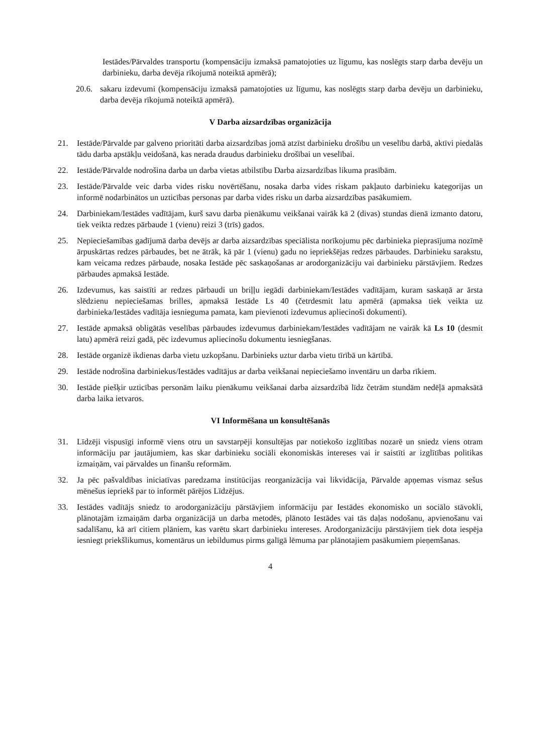Iestādes/Pārvaldes transportu (kompensāciju izmaksā pamatojoties uz līgumu, kas noslēgts starp darba devēju un darbinieku, darba devēja rīkojumā noteiktā apmērā);
20.6. sakaru izdevumi (kompensāciju izmaksā pamatojoties uz līgumu, kas noslēgts starp darba devēju un darbinieku, darba devēja rīkojumā noteiktā apmērā).
V Darba aizsardzības organizācija
21. Iestāde/Pārvalde par galveno prioritāti darba aizsardzības jomā atzīst darbinieku drošību un veselību darbā, aktīvi piedalās tādu darba apstākļu veidošanā, kas nerada draudus darbinieku drošībai un veselībai.
22. Iestāde/Pārvalde nodrošina darba un darba vietas atbilstību Darba aizsardzības likuma prasībām.
23. Iestāde/Pārvalde veic darba vides risku novērtēšanu, nosaka darba vides riskam pakļauto darbinieku kategorijas un informē nodarbinātos un uzticības personas par darba vides risku un darba aizsardzības pasākumiem.
24. Darbiniekam/Iestādes vadītājam, kurš savu darba pienākumu veikšanai vairāk kā 2 (divas) stundas dienā izmanto datoru, tiek veikta redzes pārbaude 1 (vienu) reizi 3 (trīs) gados.
25. Nepieciešamības gadījumā darba devējs ar darba aizsardzības speciālista norīkojumu pēc darbinieka pieprasījuma nozīmē ārpuskārtas redzes pārbaudes, bet ne ātrāk, kā pār 1 (vienu) gadu no iepriekšējas redzes pārbaudes. Darbinieku sarakstu, kam veicama redzes pārbaude, nosaka Iestāde pēc saskaņošanas ar arodorganizāciju vai darbinieku pārstāvjiem. Redzes pārbaudes apmaksā Iestāde.
26. Izdevumus, kas saistīti ar redzes pārbaudi un briļļu iegādi darbiniekam/Iestādes vadītājam, kuram saskaņā ar ārsta slēdzienu nepieciešamas brilles, apmaksā Iestāde Ls 40 (četrdesmit latu apmērā (apmaksa tiek veikta uz darbinieka/Iestādes vadītāja iesnieguma pamata, kam pievienoti izdevumus apliecinoši dokumenti).
27. Iestāde apmaksā obligātās veselības pārbaudes izdevumus darbiniekam/Iestādes vadītājam ne vairāk kā Ls 10 (desmit latu) apmērā reizi gadā, pēc izdevumus apliecinošu dokumentu iesniegšanas.
28. Iestāde organizē ikdienas darba vietu uzkopšanu. Darbinieks uztur darba vietu tīrībā un kārtībā.
29. Iestāde nodrošina darbiniekus/Iestādes vadītājus ar darba veikšanai nepieciešamo inventāru un darba rīkiem.
30. Iestāde piešķir uzticības personām laiku pienākumu veikšanai darba aizsardzībā līdz četrām stundām nedēļā apmaksātā darba laika ietvaros.
VI Informēšana un konsultēšanās
31. Līdzēji vispusīgi informē viens otru un savstarpēji konsultējas par notiekošo izglītības nozarē un sniedz viens otram informāciju par jautājumiem, kas skar darbinieku sociāli ekonomiskās intereses vai ir saistīti ar izglītības politikas izmaiņām, vai pārvaldes un finanšu reformām.
32. Ja pēc pašvaldības iniciatīvas paredzama institūcijas reorganizācija vai likvidācija, Pārvalde apņemas vismaz sešus mēnešus iepriekš par to informēt pārējos Līdzējus.
33. Iestādes vadītājs sniedz to arodorganizāciju pārstāvjiem informāciju par Iestādes ekonomisko un sociālo stāvokli, plānotajām izmaiņām darba organizācijā un darba metodēs, plānoto Iestādes vai tās daļas nodošanu, apvienošanu vai sadalīšanu, kā arī citiem plāniem, kas varētu skart darbinieku intereses. Arodorganizāciju pārstāvjiem tiek dota iespēja iesniegt priekšlikumus, komentārus un iebildumus pirms galīgā lēmuma par plānotajiem pasākumiem pieņemšanas.
4